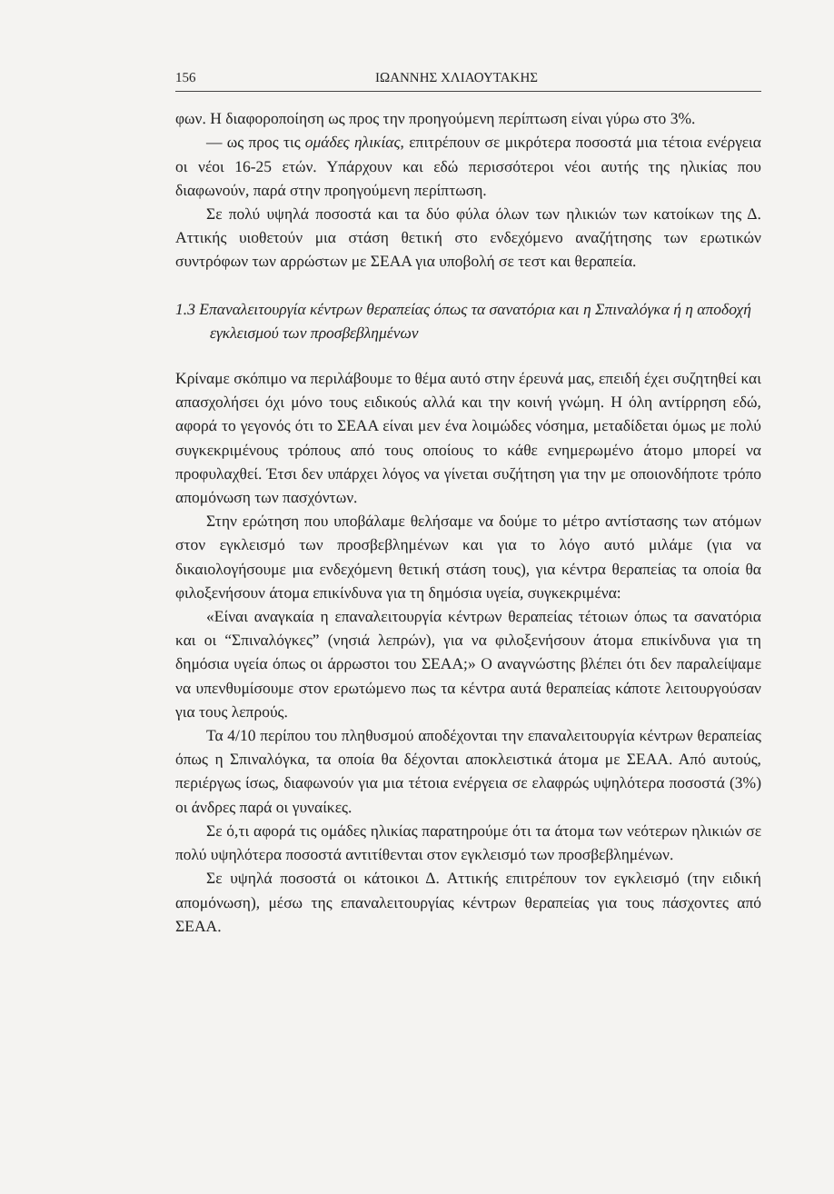156 ΙΩΑΝΝΗΣ ΧΛΙΑΟΥΤΑΚΗΣ
φων. Η διαφοροποίηση ως προς την προηγούμενη περίπτωση είναι γύρω στο 3%.
— ως προς τις ομάδες ηλικίας, επιτρέπουν σε μικρότερα ποσοστά μια τέτοια ενέργεια οι νέοι 16-25 ετών. Υπάρχουν και εδώ περισσότεροι νέοι αυτής της ηλικίας που διαφωνούν, παρά στην προηγούμενη περίπτωση.
Σε πολύ υψηλά ποσοστά και τα δύο φύλα όλων των ηλικιών των κατοίκων της Δ. Αττικής υιοθετούν μια στάση θετική στο ενδεχόμενο αναζήτησης των ερωτικών συντρόφων των αρρώστων με ΣΕΑΑ για υποβολή σε τεστ και θεραπεία.
1.3 Επαναλειτουργία κέντρων θεραπείας όπως τα σανατόρια και η Σπιναλόγκα ή η αποδοχή εγκλεισμού των προσβεβλημένων
Κρίναμε σκόπιμο να περιλάβουμε το θέμα αυτό στην έρευνά μας, επειδή έχει συζητηθεί και απασχολήσει όχι μόνο τους ειδικούς αλλά και την κοινή γνώμη. Η όλη αντίρρηση εδώ, αφορά το γεγονός ότι το ΣΕΑΑ είναι μεν ένα λοιμώδες νόσημα, μεταδίδεται όμως με πολύ συγκεκριμένους τρόπους από τους οποίους το κάθε ενημερωμένο άτομο μπορεί να προφυλαχθεί. Έτσι δεν υπάρχει λόγος να γίνεται συζήτηση για την με οποιονδήποτε τρόπο απομόνωση των πασχόντων.
Στην ερώτηση που υποβάλαμε θελήσαμε να δούμε το μέτρο αντίστασης των ατόμων στον εγκλεισμό των προσβεβλημένων και για το λόγο αυτό μιλάμε (για να δικαιολογήσουμε μια ενδεχόμενη θετική στάση τους), για κέντρα θεραπείας τα οποία θα φιλοξενήσουν άτομα επικίνδυνα για τη δημόσια υγεία, συγκεκριμένα:
«Είναι αναγκαία η επαναλειτουργία κέντρων θεραπείας τέτοιων όπως τα σανατόρια και οι “Σπιναλόγκες” (νησιά λεπρών), για να φιλοξενήσουν άτομα επικίνδυνα για τη δημόσια υγεία όπως οι άρρωστοι του ΣΕΑΑ;» Ο αναγνώστης βλέπει ότι δεν παραλείψαμε να υπενθυμίσουμε στον ερωτώμενο πως τα κέντρα αυτά θεραπείας κάποτε λειτουργούσαν για τους λεπρούς.
Τα 4/10 περίπου του πληθυσμού αποδέχονται την επαναλειτουργία κέντρων θεραπείας όπως η Σπιναλόγκα, τα οποία θα δέχονται αποκλειστικά άτομα με ΣΕΑΑ. Από αυτούς, περιέργως ίσως, διαφωνούν για μια τέτοια ενέργεια σε ελαφρώς υψηλότερα ποσοστά (3%) οι άνδρες παρά οι γυναίκες.
Σε ό,τι αφορά τις ομάδες ηλικίας παρατηρούμε ότι τα άτομα των νεότερων ηλικιών σε πολύ υψηλότερα ποσοστά αντιτίθενται στον εγκλεισμό των προσβεβλημένων.
Σε υψηλά ποσοστά οι κάτοικοι Δ. Αττικής επιτρέπουν τον εγκλεισμό (την ειδική απομόνωση), μέσω της επαναλειτουργίας κέντρων θεραπείας για τους πάσχοντες από ΣΕΑΑ.